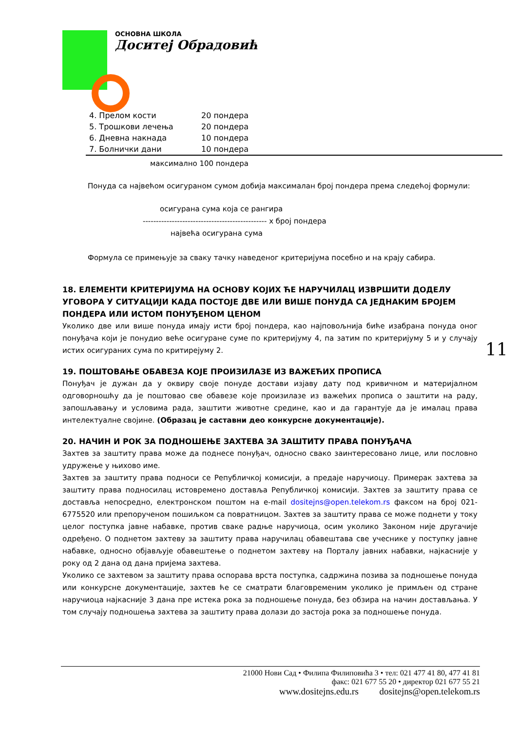ОСНОВНА ШКОЛА
Доситеј Обрадовић
| 4. Прелом кости | 20 пондера |
| 5. Трошкови лечења | 20 пондера |
| 6. Дневна накнада | 10 пондера |
| 7. Болнички дани | 10 пондера |
максимално 100 пондера
Понуда са највећом осигураном сумом добија максималан број пондера према следећој формули:
осигурана сума која се рангира
----------------------------------------------- x број пондера
највећа осигурана сума
Формула се примењује за сваку тачку наведеног критеријума посебно и на крају сабира.
18. ЕЛЕМЕНТИ КРИТЕРИЈУМА НА ОСНОВУ КОЈИХ ЋЕ НАРУЧИЛАЦ ИЗВРШИТИ ДОДЕЛУ УГОВОРА У СИТУАЦИЈИ КАДА ПОСТОЈЕ ДВЕ ИЛИ ВИШЕ ПОНУДА СА ЈЕДНАКИМ БРОЈЕМ ПОНДЕРА ИЛИ ИСТОМ ПОНУЂЕНОМ ЦЕНОМ
Уколико две или више понуда имају исти број пондера, као најповољнија биће изабрана понуда оног понуђача који је понудио веће осигуране суме по критеријуму 4, па затим по критеријуму 5 и у случају истих осигураних сума по критирејуму 2.
19. ПОШТОВАЊЕ ОБАВЕЗА КОЈЕ ПРОИЗИЛАЗЕ ИЗ ВАЖЕЋИХ ПРОПИСА
Понуђач је дужан да у оквиру своје понуде достави изјаву дату под кривичном и материјалном одговорношћу да је поштовао све обавезе које произилазе из важећих прописа о заштити на раду, запошљавању и условима рада, заштити животне средине, као и да гарантује да је ималац права интелектуалне својине. (Образац је саставни део конкурсне документације).
20. НАЧИН И РОК ЗА ПОДНОШЕЊЕ ЗАХТЕВА ЗА ЗАШТИТУ ПРАВА ПОНУЂАЧА
Захтев за заштиту права може да поднесе понуђач, односно свако заинтересовано лице, или пословно удружење у њихово име.
Захтев за заштиту права подноси се Републичкој комисији, а предаје наручиоцу. Примерак захтева за заштиту права подносилац истовремено доставља Републичкој комисији. Захтев за заштиту права се доставља непосредно, електронском поштом на e-mail dositejns@open.telekom.rs факсом на број 021-6775520 или препорученом пошиљком са повратницом. Захтев за заштиту права се може поднети у току целог поступка јавне набавке, против сваке радње наручиоца, осим уколико Законом није другачије одређено. О поднетом захтеву за заштиту права наручилац обавештава све учеснике у поступку јавне набавке, односно објављује обавештење о поднетом захтеву на Порталу јавних набавки, најкасније у року од 2 дана од дана пријема захтева.
Уколико се захтевом за заштиту права оспорава врста поступка, садржина позива за подношење понуда или конкурсне документације, захтев ће се сматрати благовременим уколико је примљен од стране наручиоца најкасније 3 дана пре истека рока за подношење понуда, без обзира на начин достављања. У том случају подношења захтева за заштиту права долази до застоја рока за подношење понуда.
11
21000 Нови Сад • Филипа Филиповића 3 • тел: 021 477 41 80, 477 41 81
факс: 021 677 55 20 • директор 021 677 55 21
www.dositejns.edu.rs dositejns@open.telekom.rs